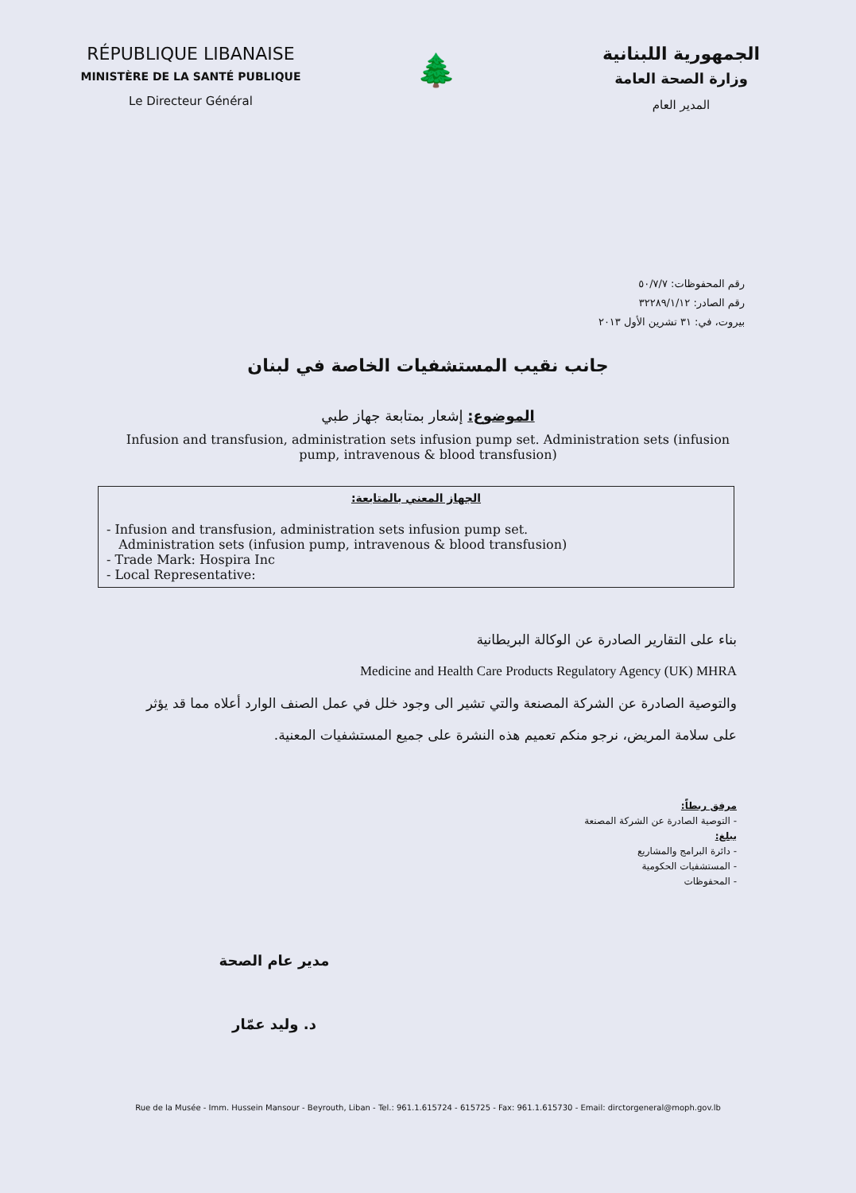RÉPUBLIQUE LIBANAISE
MINISTÈRE DE LA SANTÉ PUBLIQUE
Le Directeur Général
🌲
الجمهورية اللبنانية
وزارة الصحة العامة
المدير العام
رقم المحفوظات: ٥٠/٧/٧
رقم الصادر: ٣٢٢٨٩/١/١٢
بيروت، في: ٣١ تشرين الأول ٢٠١٣
جانب نقيب المستشفيات الخاصة في لبنان
الموضوع: إشعار بمتابعة جهاز طبي
Infusion and transfusion, administration sets infusion pump set. Administration sets (infusion pump, intravenous & blood transfusion)
الجهاز المعني بالمتابعة:
- Infusion and transfusion, administration sets infusion pump set.
Administration sets (infusion pump, intravenous & blood transfusion)
- Trade Mark: Hospira Inc
- Local Representative:
بناء على التقارير الصادرة عن الوكالة البريطانية
Medicine and Health Care Products Regulatory Agency (UK) MHRA
والتوصية الصادرة عن الشركة المصنعة والتي تشير الى وجود خلل في عمل الصنف الوارد أعلاه مما قد يؤثر على سلامة المريض، نرجو منكم تعميم هذه النشرة على جميع المستشفيات المعنية.
مرفق ربطاً:
- التوصية الصادرة عن الشركة المصنعة
يبلغ:
- دائرة البرامج والمشاريع
- المستشفيات الحكومية
- المحفوظات
مدير عام الصحة
د. وليد عمّار
Rue de la Musée - Imm. Hussein Mansour - Beyrouth, Liban - Tel.: 961.1.615724 - 615725 - Fax: 961.1.615730 - Email: dirctorgeneral@moph.gov.lb